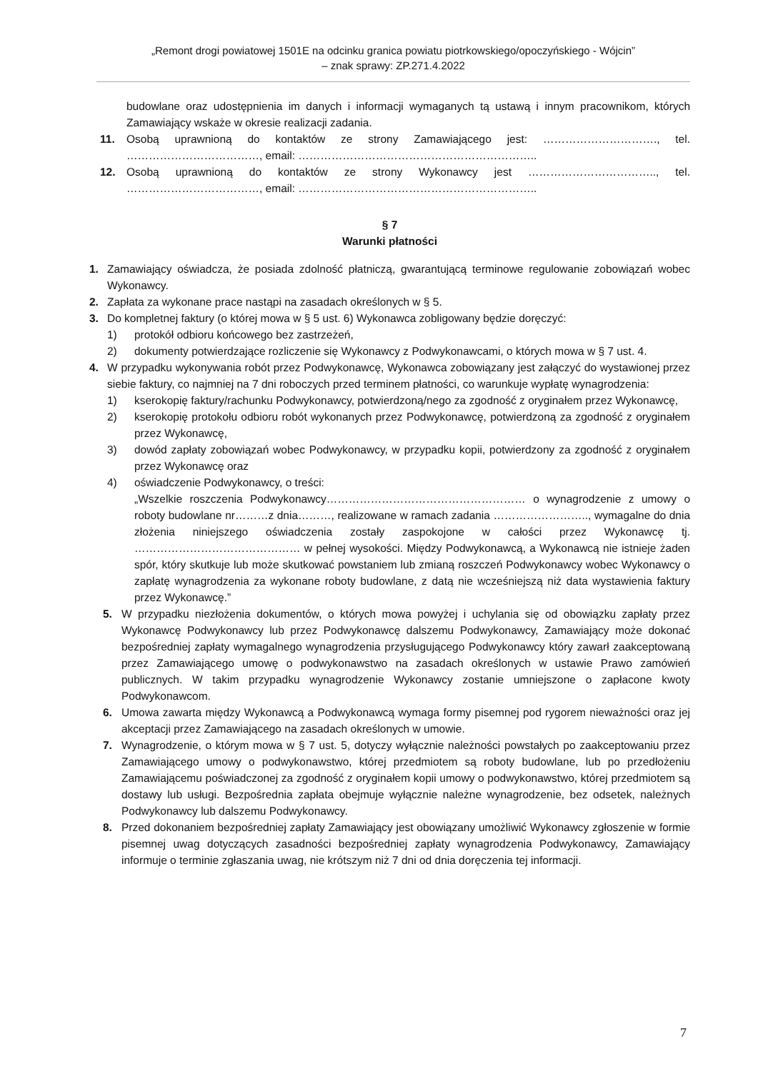„Remont drogi powiatowej 1501E na odcinku granica powiatu piotrkowskiego/opoczyńskiego - Wójcin”
– znak sprawy: ZP.271.4.2022
budowlane oraz udostępnienia im danych i informacji wymaganych tą ustawą i innym pracownikom, których Zamawiający wskaże w okresie realizacji zadania.
11. Osobą uprawnioną do kontaktów ze strony Zamawiającego jest: …………………………., tel. ………………………………, email: ………………………………………………………..
12. Osobą uprawnioną do kontaktów ze strony Wykonawcy jest …………………………….., tel. ………………………………, email: ………………………………………………………..
§ 7
Warunki płatności
1. Zamawiający oświadcza, że posiada zdolność płatniczą, gwarantującą terminowe regulowanie zobowiązań wobec Wykonawcy.
2. Zapłata za wykonane prace nastąpi na zasadach określonych w § 5.
3. Do kompletnej faktury (o której mowa w § 5 ust. 6) Wykonawca zobligowany będzie doręczyć:
1) protokół odbioru końcowego bez zastrzeżeń,
2) dokumenty potwierdzające rozliczenie się Wykonawcy z Podwykonawcami, o których mowa w § 7 ust. 4.
4. W przypadku wykonywania robót przez Podwykonawcę, Wykonawca zobowiązany jest załączyć do wystawionej przez siebie faktury, co najmniej na 7 dni roboczych przed terminem płatności, co warunkuje wypłatę wynagrodzenia:
1) kserokopię faktury/rachunku Podwykonawcy, potwierdzoną/nego za zgodność z oryginałem przez Wykonawcę,
2) kserokopię protokołu odbioru robót wykonanych przez Podwykonawcę, potwierdzoną za zgodność z oryginałem przez Wykonawcę,
3) dowód zapłaty zobowiązań wobec Podwykonawcy, w przypadku kopii, potwierdzony za zgodność z oryginałem przez Wykonawcę oraz
4) oświadczenie Podwykonawcy, o treści:
„Wszelkie roszczenia Podwykonawcy……………………………………………… o wynagrodzenie z umowy o roboty budowlane nr………z dnia………, realizowane w ramach zadania …………………….., wymagalne do dnia złożenia niniejszego oświadczenia zostały zaspokojone w całości przez Wykonawcę tj. ……………………………………… w pełnej wysokości. Między Podwykonawcą, a Wykonawcą nie istnieje żaden spór, który skutkuje lub może skutkować powstaniem lub zmianą roszczeń Podwykonawcy wobec Wykonawcy o zapłatę wynagrodzenia za wykonane roboty budowlane, z datą nie wcześniejszą niż data wystawienia faktury przez Wykonawcę.”
5. W przypadku niezłożenia dokumentów, o których mowa powyżej i uchylania się od obowiązku zapłaty przez Wykonawcę Podwykonawcy lub przez Podwykonawcę dalszemu Podwykonawcy, Zamawiający może dokonać bezpośredniej zapłaty wymagalnego wynagrodzenia przysługującego Podwykonawcy który zawarł zaakceptowaną przez Zamawiającego umowę o podwykonawstwo na zasadach określonych w ustawie Prawo zamówień publicznych. W takim przypadku wynagrodzenie Wykonawcy zostanie umniejszone o zapłacone kwoty Podwykonawcom.
6. Umowa zawarta między Wykonawcą a Podwykonawcą wymaga formy pisemnej pod rygorem nieważności oraz jej akceptacji przez Zamawiającego na zasadach określonych w umowie.
7. Wynagrodzenie, o którym mowa w § 7 ust. 5, dotyczy wyłącznie należności powstałych po zaakceptowaniu przez Zamawiającego umowy o podwykonawstwo, której przedmiotem są roboty budowlane, lub po przedłożeniu Zamawiającemu poświadczonej za zgodność z oryginałem kopii umowy o podwykonawstwo, której przedmiotem są dostawy lub usługi. Bezpośrednia zapłata obejmuje wyłącznie należne wynagrodzenie, bez odsetek, należnych Podwykonawcy lub dalszemu Podwykonawcy.
8. Przed dokonaniem bezpośredniej zapłaty Zamawiający jest obowiązany umożliwić Wykonawcy zgłoszenie w formie pisemnej uwag dotyczących zasadności bezpośredniej zapłaty wynagrodzenia Podwykonawcy, Zamawiający informuje o terminie zgłaszania uwag, nie krótszym niż 7 dni od dnia doręczenia tej informacji.
7